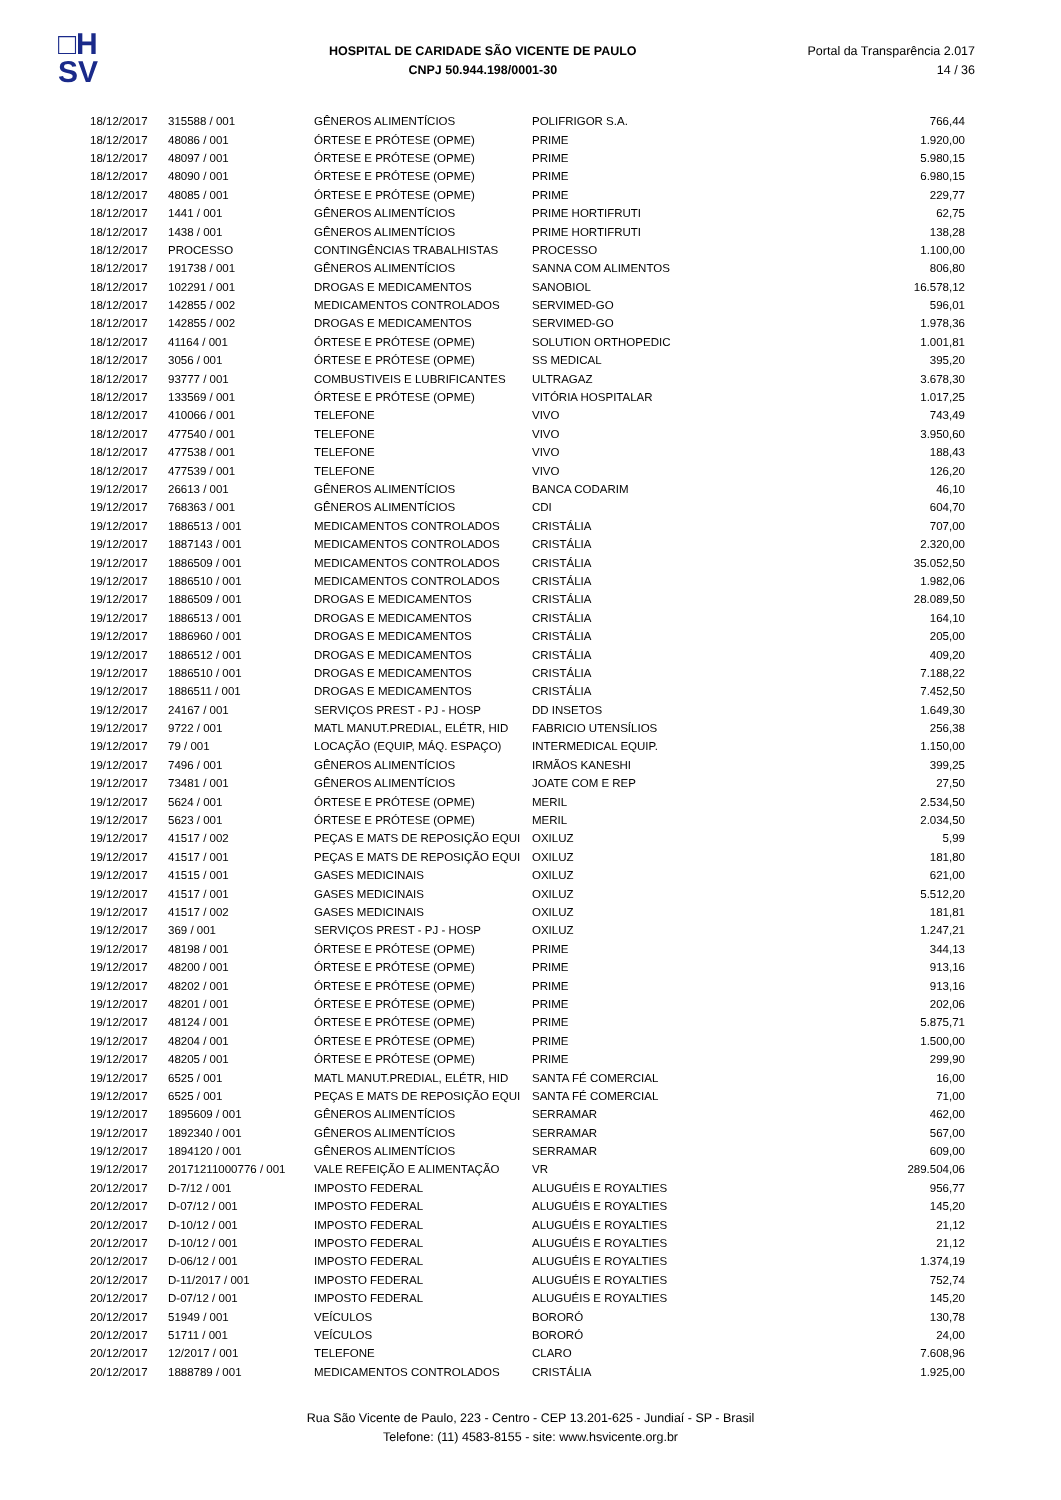□H
SV
HOSPITAL DE CARIDADE SÃO VICENTE DE PAULO
CNPJ 50.944.198/0001-30
Portal da Transparência 2.017
14 / 36
| 18/12/2017 | 315588 / 001 | GÊNEROS ALIMENTÍCIOS | POLIFRIGOR S.A. | 766,44 |
| 18/12/2017 | 48086 / 001 | ÓRTESE E PRÓTESE (OPME) | PRIME | 1.920,00 |
| 18/12/2017 | 48097 / 001 | ÓRTESE E PRÓTESE (OPME) | PRIME | 5.980,15 |
| 18/12/2017 | 48090 / 001 | ÓRTESE E PRÓTESE (OPME) | PRIME | 6.980,15 |
| 18/12/2017 | 48085 / 001 | ÓRTESE E PRÓTESE (OPME) | PRIME | 229,77 |
| 18/12/2017 | 1441 / 001 | GÊNEROS ALIMENTÍCIOS | PRIME HORTIFRUTI | 62,75 |
| 18/12/2017 | 1438 / 001 | GÊNEROS ALIMENTÍCIOS | PRIME HORTIFRUTI | 138,28 |
| 18/12/2017 | PROCESSO | CONTINGÊNCIAS TRABALHISTAS | PROCESSO | 1.100,00 |
| 18/12/2017 | 191738 / 001 | GÊNEROS ALIMENTÍCIOS | SANNA COM ALIMENTOS | 806,80 |
| 18/12/2017 | 102291 / 001 | DROGAS E MEDICAMENTOS | SANOBIOL | 16.578,12 |
| 18/12/2017 | 142855 / 002 | MEDICAMENTOS CONTROLADOS | SERVIMED-GO | 596,01 |
| 18/12/2017 | 142855 / 002 | DROGAS E MEDICAMENTOS | SERVIMED-GO | 1.978,36 |
| 18/12/2017 | 41164 / 001 | ÓRTESE E PRÓTESE (OPME) | SOLUTION ORTHOPEDIC | 1.001,81 |
| 18/12/2017 | 3056 / 001 | ÓRTESE E PRÓTESE (OPME) | SS MEDICAL | 395,20 |
| 18/12/2017 | 93777 / 001 | COMBUSTIVEIS E LUBRIFICANTES | ULTRAGAZ | 3.678,30 |
| 18/12/2017 | 133569 / 001 | ÓRTESE E PRÓTESE (OPME) | VITÓRIA HOSPITALAR | 1.017,25 |
| 18/12/2017 | 410066 / 001 | TELEFONE | VIVO | 743,49 |
| 18/12/2017 | 477540 / 001 | TELEFONE | VIVO | 3.950,60 |
| 18/12/2017 | 477538 / 001 | TELEFONE | VIVO | 188,43 |
| 18/12/2017 | 477539 / 001 | TELEFONE | VIVO | 126,20 |
| 19/12/2017 | 26613 / 001 | GÊNEROS ALIMENTÍCIOS | BANCA CODARIM | 46,10 |
| 19/12/2017 | 768363 / 001 | GÊNEROS ALIMENTÍCIOS | CDI | 604,70 |
| 19/12/2017 | 1886513 / 001 | MEDICAMENTOS CONTROLADOS | CRISTÁLIA | 707,00 |
| 19/12/2017 | 1887143 / 001 | MEDICAMENTOS CONTROLADOS | CRISTÁLIA | 2.320,00 |
| 19/12/2017 | 1886509 / 001 | MEDICAMENTOS CONTROLADOS | CRISTÁLIA | 35.052,50 |
| 19/12/2017 | 1886510 / 001 | MEDICAMENTOS CONTROLADOS | CRISTÁLIA | 1.982,06 |
| 19/12/2017 | 1886509 / 001 | DROGAS E MEDICAMENTOS | CRISTÁLIA | 28.089,50 |
| 19/12/2017 | 1886513 / 001 | DROGAS E MEDICAMENTOS | CRISTÁLIA | 164,10 |
| 19/12/2017 | 1886960 / 001 | DROGAS E MEDICAMENTOS | CRISTÁLIA | 205,00 |
| 19/12/2017 | 1886512 / 001 | DROGAS E MEDICAMENTOS | CRISTÁLIA | 409,20 |
| 19/12/2017 | 1886510 / 001 | DROGAS E MEDICAMENTOS | CRISTÁLIA | 7.188,22 |
| 19/12/2017 | 1886511 / 001 | DROGAS E MEDICAMENTOS | CRISTÁLIA | 7.452,50 |
| 19/12/2017 | 24167 / 001 | SERVIÇOS PREST - PJ - HOSP | DD INSETOS | 1.649,30 |
| 19/12/2017 | 9722 / 001 | MATL MANUT.PREDIAL, ELÉTR, HID | FABRICIO UTENSÍLIOS | 256,38 |
| 19/12/2017 | 79 / 001 | LOCAÇÃO (EQUIP, MÁQ. ESPAÇO) | INTERMEDICAL EQUIP. | 1.150,00 |
| 19/12/2017 | 7496 / 001 | GÊNEROS ALIMENTÍCIOS | IRMÃOS KANESHI | 399,25 |
| 19/12/2017 | 73481 / 001 | GÊNEROS ALIMENTÍCIOS | JOATE COM E REP | 27,50 |
| 19/12/2017 | 5624 / 001 | ÓRTESE E PRÓTESE (OPME) | MERIL | 2.534,50 |
| 19/12/2017 | 5623 / 001 | ÓRTESE E PRÓTESE (OPME) | MERIL | 2.034,50 |
| 19/12/2017 | 41517 / 002 | PEÇAS E MATS DE REPOSIÇÃO EQUI | OXILUZ | 5,99 |
| 19/12/2017 | 41517 / 001 | PEÇAS E MATS DE REPOSIÇÃO EQUI | OXILUZ | 181,80 |
| 19/12/2017 | 41515 / 001 | GASES MEDICINAIS | OXILUZ | 621,00 |
| 19/12/2017 | 41517 / 001 | GASES MEDICINAIS | OXILUZ | 5.512,20 |
| 19/12/2017 | 41517 / 002 | GASES MEDICINAIS | OXILUZ | 181,81 |
| 19/12/2017 | 369 / 001 | SERVIÇOS PREST - PJ - HOSP | OXILUZ | 1.247,21 |
| 19/12/2017 | 48198 / 001 | ÓRTESE E PRÓTESE (OPME) | PRIME | 344,13 |
| 19/12/2017 | 48200 / 001 | ÓRTESE E PRÓTESE (OPME) | PRIME | 913,16 |
| 19/12/2017 | 48202 / 001 | ÓRTESE E PRÓTESE (OPME) | PRIME | 913,16 |
| 19/12/2017 | 48201 / 001 | ÓRTESE E PRÓTESE (OPME) | PRIME | 202,06 |
| 19/12/2017 | 48124 / 001 | ÓRTESE E PRÓTESE (OPME) | PRIME | 5.875,71 |
| 19/12/2017 | 48204 / 001 | ÓRTESE E PRÓTESE (OPME) | PRIME | 1.500,00 |
| 19/12/2017 | 48205 / 001 | ÓRTESE E PRÓTESE (OPME) | PRIME | 299,90 |
| 19/12/2017 | 6525 / 001 | MATL MANUT.PREDIAL, ELÉTR, HID | SANTA FÉ COMERCIAL | 16,00 |
| 19/12/2017 | 6525 / 001 | PEÇAS E MATS DE REPOSIÇÃO EQUI | SANTA FÉ COMERCIAL | 71,00 |
| 19/12/2017 | 1895609 / 001 | GÊNEROS ALIMENTÍCIOS | SERRAMAR | 462,00 |
| 19/12/2017 | 1892340 / 001 | GÊNEROS ALIMENTÍCIOS | SERRAMAR | 567,00 |
| 19/12/2017 | 1894120 / 001 | GÊNEROS ALIMENTÍCIOS | SERRAMAR | 609,00 |
| 19/12/2017 | 20171211000776 / 001 | VALE REFEIÇÃO E ALIMENTAÇÃO | VR | 289.504,06 |
| 20/12/2017 | D-7/12 / 001 | IMPOSTO FEDERAL | ALUGUÉIS E ROYALTIES | 956,77 |
| 20/12/2017 | D-07/12 / 001 | IMPOSTO FEDERAL | ALUGUÉIS E ROYALTIES | 145,20 |
| 20/12/2017 | D-10/12 / 001 | IMPOSTO FEDERAL | ALUGUÉIS E ROYALTIES | 21,12 |
| 20/12/2017 | D-10/12 / 001 | IMPOSTO FEDERAL | ALUGUÉIS E ROYALTIES | 21,12 |
| 20/12/2017 | D-06/12 / 001 | IMPOSTO FEDERAL | ALUGUÉIS E ROYALTIES | 1.374,19 |
| 20/12/2017 | D-11/2017 / 001 | IMPOSTO FEDERAL | ALUGUÉIS E ROYALTIES | 752,74 |
| 20/12/2017 | D-07/12 / 001 | IMPOSTO FEDERAL | ALUGUÉIS E ROYALTIES | 145,20 |
| 20/12/2017 | 51949 / 001 | VEÍCULOS | BORORÓ | 130,78 |
| 20/12/2017 | 51711 / 001 | VEÍCULOS | BORORÓ | 24,00 |
| 20/12/2017 | 12/2017 / 001 | TELEFONE | CLARO | 7.608,96 |
| 20/12/2017 | 1888789 / 001 | MEDICAMENTOS CONTROLADOS | CRISTÁLIA | 1.925,00 |
Rua São Vicente de Paulo, 223 - Centro - CEP 13.201-625 - Jundiaí - SP - Brasil
Telefone: (11) 4583-8155 - site: www.hsvicente.org.br